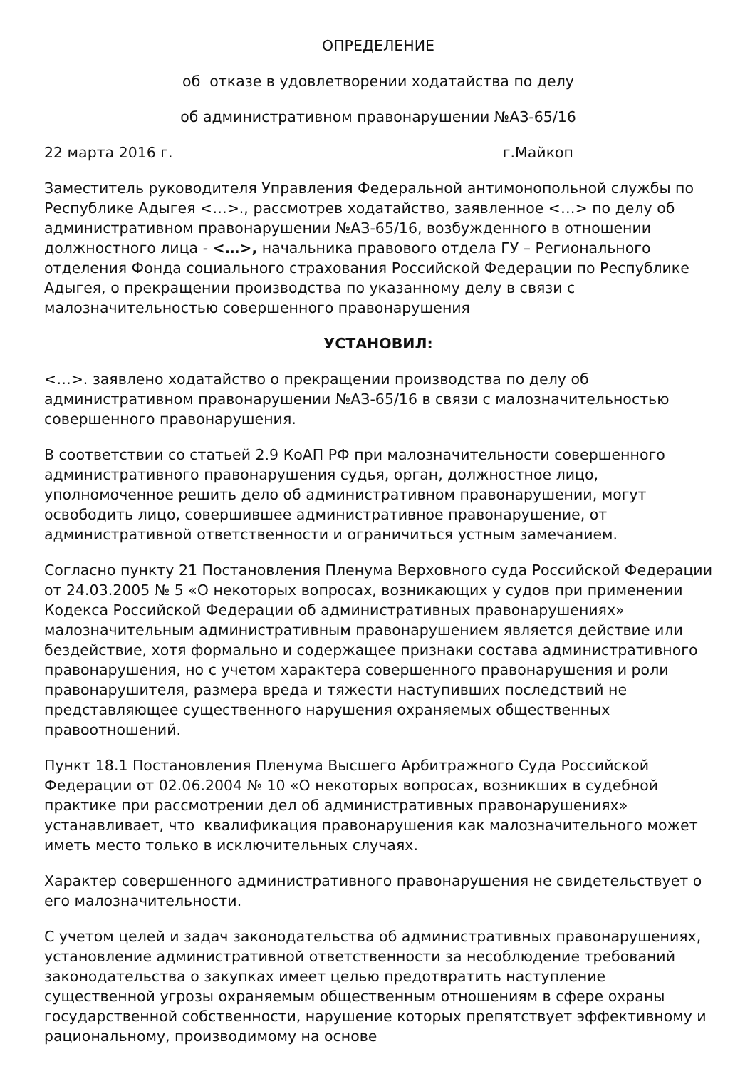ОПРЕДЕЛЕНИЕ
об отказе в удовлетворении ходатайства по делу
об административном правонарушении №АЗ-65/16
22 марта 2016 г. г.Майкоп
Заместитель руководителя Управления Федеральной антимонопольной службы по Республике Адыгея <…>., рассмотрев ходатайство, заявленное <…> по делу об административном правонарушении №АЗ-65/16, возбужденного в отношении должностного лица - <…>, начальника правового отдела ГУ – Регионального отделения Фонда социального страхования Российской Федерации по Республике Адыгея, о прекращении производства по указанному делу в связи с малозначительностью совершенного правонарушения
УСТАНОВИЛ:
<…>. заявлено ходатайство о прекращении производства по делу об административном правонарушении №АЗ-65/16 в связи с малозначительностью совершенного правонарушения.
В соответствии со статьей 2.9 КоАП РФ при малозначительности совершенного административного правонарушения судья, орган, должностное лицо, уполномоченное решить дело об административном правонарушении, могут освободить лицо, совершившее административное правонарушение, от административной ответственности и ограничиться устным замечанием.
Согласно пункту 21 Постановления Пленума Верховного суда Российской Федерации от 24.03.2005 № 5 «О некоторых вопросах, возникающих у судов при применении Кодекса Российской Федерации об административных правонарушениях» малозначительным административным правонарушением является действие или бездействие, хотя формально и содержащее признаки состава административного правонарушения, но с учетом характера совершенного правонарушения и роли правонарушителя, размера вреда и тяжести наступивших последствий не представляющее существенного нарушения охраняемых общественных правоотношений.
Пункт 18.1 Постановления Пленума Высшего Арбитражного Суда Российской Федерации от 02.06.2004 № 10 «О некоторых вопросах, возникших в судебной практике при рассмотрении дел об административных правонарушениях» устанавливает, что квалификация правонарушения как малозначительного может иметь место только в исключительных случаях.
Характер совершенного административного правонарушения не свидетельствует о его малозначительности.
С учетом целей и задач законодательства об административных правонарушениях, установление административной ответственности за несоблюдение требований законодательства о закупках имеет целью предотвратить наступление существенной угрозы охраняемым общественным отношениям в сфере охраны государственной собственности, нарушение которых препятствует эффективному и рациональному, производимому на основе